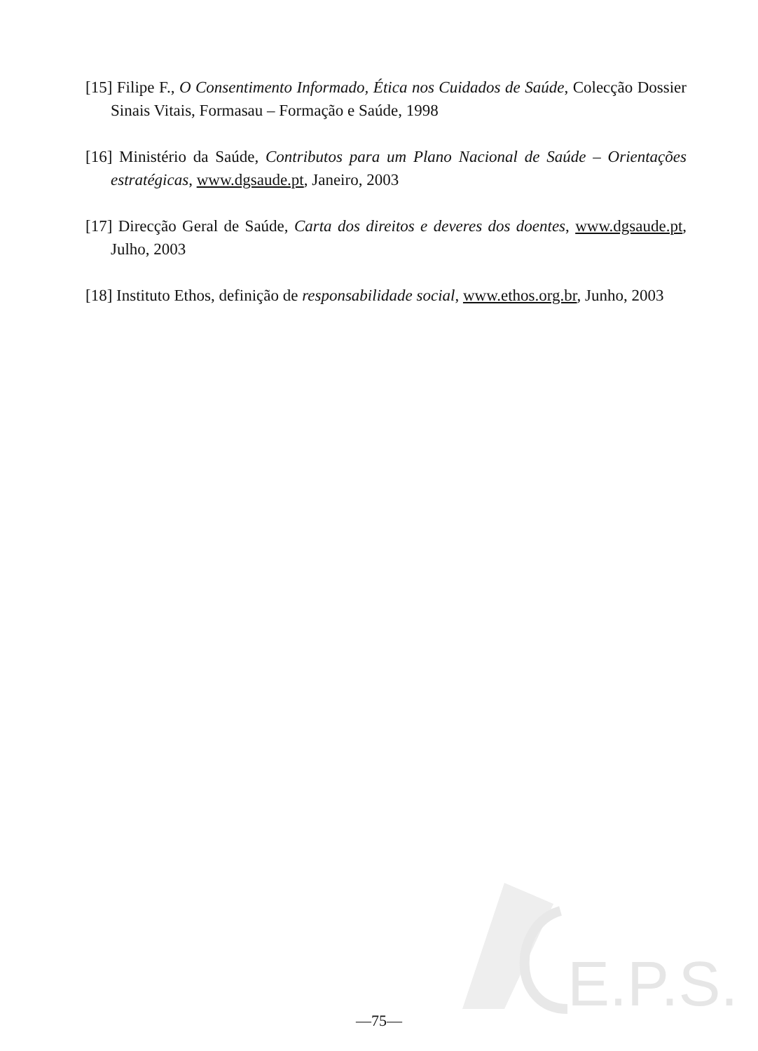E.P.S.
[15] Filipe F., O Consentimento Informado, Ética nos Cuidados de Saúde, Colecção Dossier Sinais Vitais, Formasau – Formação e Saúde, 1998
[16] Ministério da Saúde, Contributos para um Plano Nacional de Saúde – Orientações estratégicas, www.dgsaude.pt, Janeiro, 2003
[17] Direcção Geral de Saúde, Carta dos direitos e deveres dos doentes, www.dgsaude.pt, Julho, 2003
[18] Instituto Ethos, definição de responsabilidade social, www.ethos.org.br, Junho, 2003
—75—